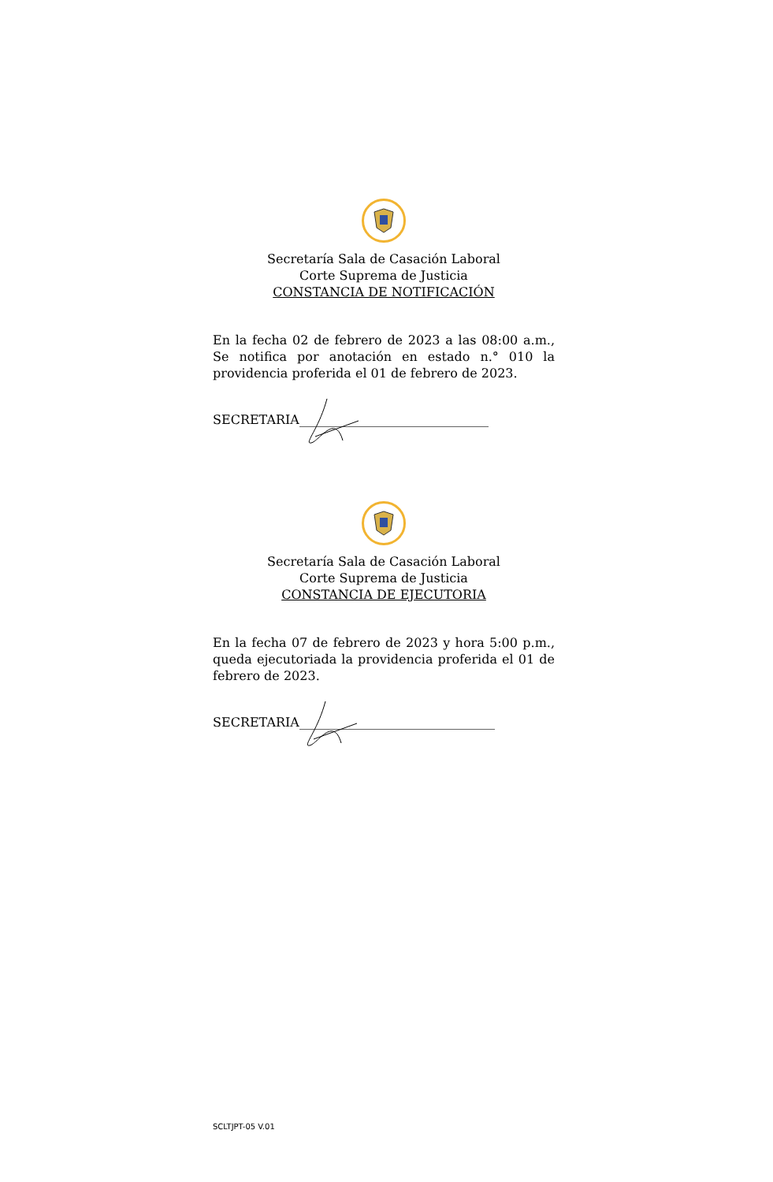Secretaría Sala de Casación Laboral
Corte Suprema de Justicia
CONSTANCIA DE NOTIFICACIÓN
En la fecha 02 de febrero de 2023 a las 08:00 a.m., Se notifica por anotación en estado n.° 010 la providencia proferida el 01 de febrero de 2023.
SECRETARIA______________________________
Secretaría Sala de Casación Laboral
Corte Suprema de Justicia
CONSTANCIA DE EJECUTORIA
En la fecha 07 de febrero de 2023 y hora 5:00 p.m., queda ejecutoriada la providencia proferida el 01 de febrero de 2023.
SECRETARIA_______________________________
SCLTJPT-05 V.01